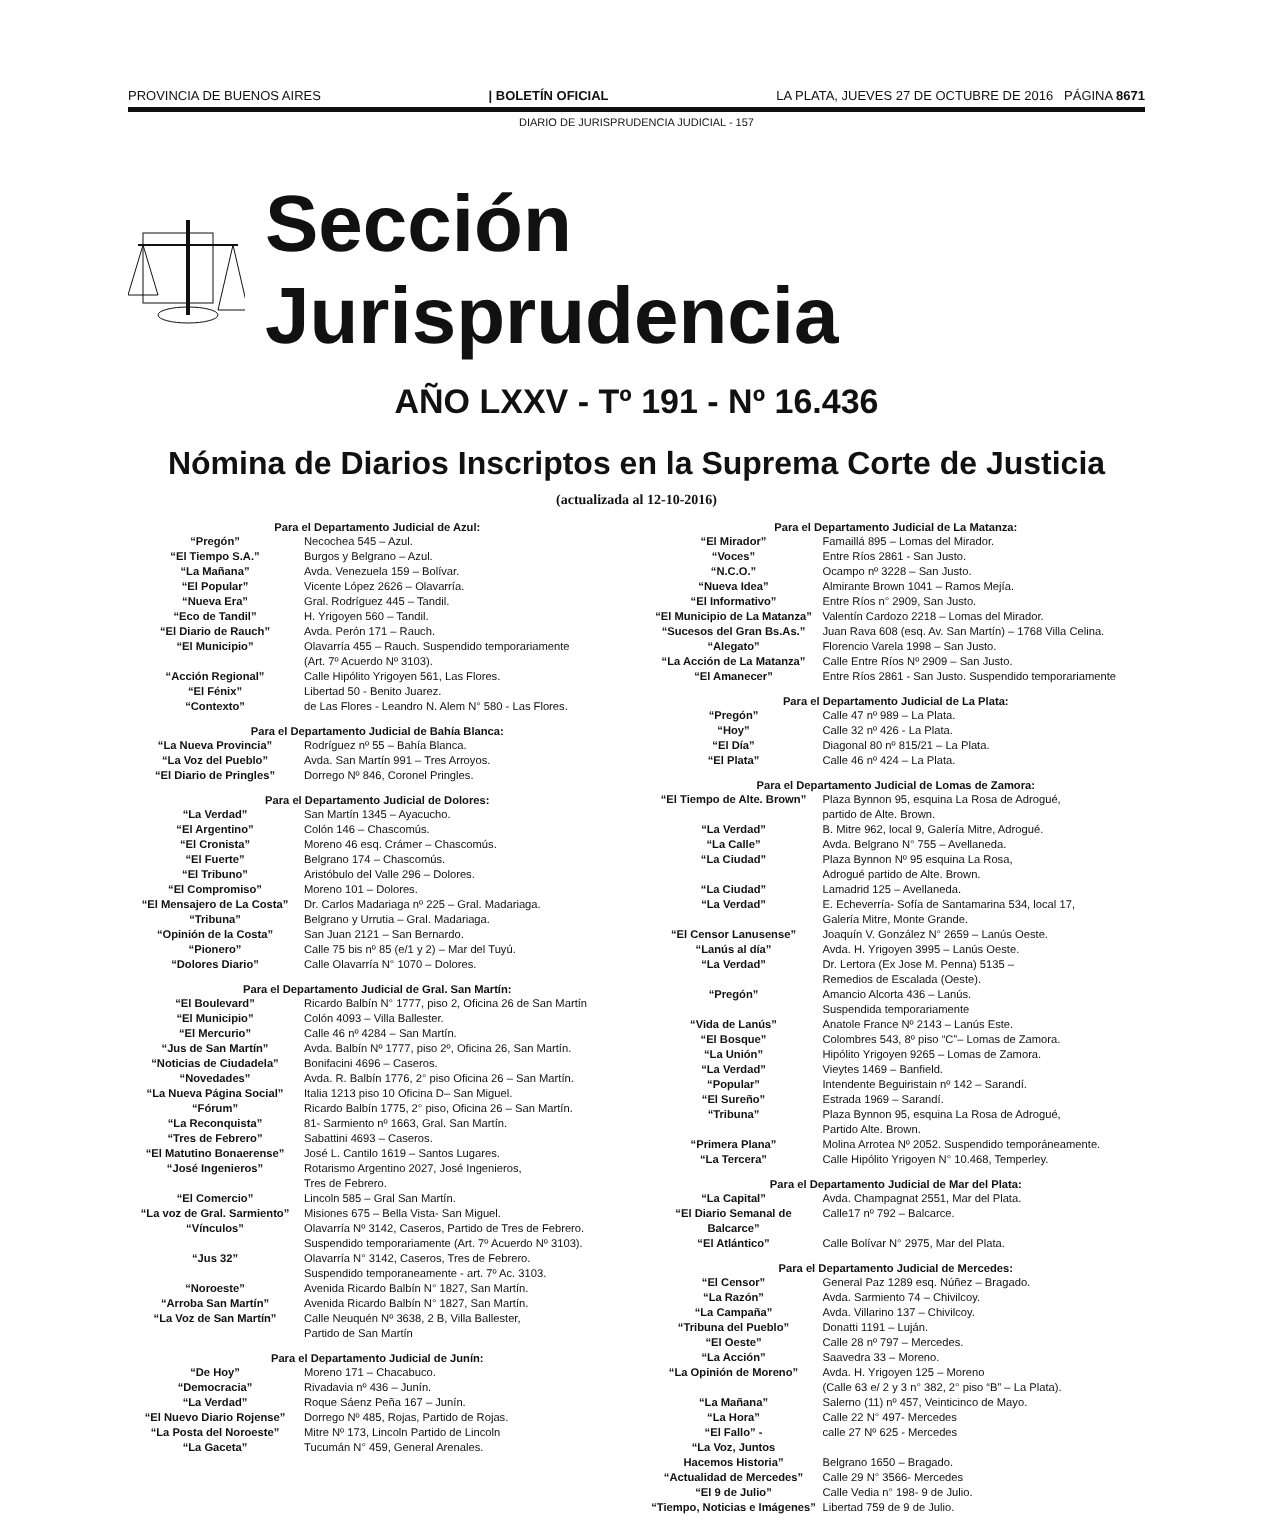PROVINCIA DE BUENOS AIRES | BOLETÍN OFICIAL LA PLATA, JUEVES 27 DE OCTUBRE DE 2016 PÁGINA 8671
DIARIO DE JURISPRUDENCIA JUDICIAL - 157
Sección Jurisprudencia
AÑO LXXV - Tº 191 - Nº 16.436
Nómina de Diarios Inscriptos en la Suprema Corte de Justicia
(actualizada al 12-10-2016)
| Para el Departamento Judicial de Azul: | |
| --- | --- |
| “Pregón” | Necochea 545 – Azul. |
| “El Tiempo S.A.” | Burgos y Belgrano – Azul. |
| “La Mañana” | Avda. Venezuela 159 – Bolívar. |
| “El Popular” | Vicente López 2626 – Olavarría. |
| “Nueva Era” | Gral. Rodríguez 445 – Tandil. |
| “Eco de Tandil” | H. Yrigoyen 560 – Tandil. |
| “El Diario de Rauch” | Avda. Perón 171 – Rauch. |
| “El Municipio” | Olavarría 455 – Rauch. Suspendido temporariamente (Art. 7º Acuerdo Nº 3103). |
| “Acción Regional” | Calle Hipólito Yrigoyen 561, Las Flores. |
| “El Fénix” | Libertad 50 - Benito Juarez. |
| “Contexto” | de Las Flores - Leandro N. Alem N° 580 - Las Flores. |
| Para el Departamento Judicial de Bahía Blanca: | |
| --- | --- |
| “La Nueva Provincia” | Rodríguez nº 55 – Bahía Blanca. |
| “La Voz del Pueblo” | Avda. San Martín 991 – Tres Arroyos. |
| “El Diario de Pringles” | Dorrego Nº 846, Coronel Pringles. |
| Para el Departamento Judicial de Dolores: | |
| --- | --- |
| “La Verdad” | San Martín 1345 – Ayacucho. |
| “El Argentino” | Colón 146 – Chascomús. |
| “El Cronista” | Moreno 46 esq. Crámer – Chascomús. |
| “El Fuerte” | Belgrano 174 – Chascomús. |
| “El Tribuno” | Aristóbulo del Valle 296 – Dolores. |
| “El Compromiso” | Moreno 101 – Dolores. |
| “El Mensajero de La Costa” | Dr. Carlos Madariaga nº 225 – Gral. Madariaga. |
| “Tribuna” | Belgrano y Urrutia – Gral. Madariaga. |
| “Opinión de la Costa” | San Juan 2121 – San Bernardo. |
| “Pionero” | Calle 75 bis nº 85 (e/1 y 2) – Mar del Tuyú. |
| “Dolores Diario” | Calle Olavarría N° 1070 – Dolores. |
| Para el Departamento Judicial de Gral. San Martín: | |
| --- | --- |
| “El Boulevard” | Ricardo Balbín N° 1777, piso 2, Oficina 26 de San Martín |
| “El Municipio” | Colón 4093 – Villa Ballester. |
| “El Mercurio” | Calle 46 nº 4284 – San Martín. |
| “Jus de San Martín” | Avda. Balbín Nº 1777, piso 2º, Oficina 26, San Martín. |
| “Noticias de Ciudadela” | Bonifacini 4696 – Caseros. |
| “Novedades” | Avda. R. Balbín 1776, 2° piso Oficina 26 – San Martín. |
| “La Nueva Página Social” | Italia 1213 piso 10 Oficina D– San Miguel. |
| “Fórum” | Ricardo Balbín 1775, 2° piso, Oficina 26 – San Martín. |
| “La Reconquista” | 81- Sarmiento nº 1663, Gral. San Martín. |
| “Tres de Febrero” | Sabattini 4693 – Caseros. |
| “El Matutino Bonaerense” | José L. Cantilo 1619 – Santos Lugares. |
| “José Ingenieros” | Rotarismo Argentino 2027, José Ingenieros, Tres de Febrero. |
| “El Comercio” | Lincoln 585 – Gral San Martín. |
| “La voz de Gral. Sarmiento” | Misiones 675 – Bella Vista- San Miguel. |
| “Vínculos” | Olavarría Nº 3142, Caseros, Partido de Tres de Febrero. Suspendido temporariamente (Art. 7º Acuerdo Nº 3103). |
| “Jus 32” | Olavarría N° 3142, Caseros, Tres de Febrero. Suspendido temporaneamente - art. 7º Ac. 3103. |
| “Noroeste” | Avenida Ricardo Balbín N° 1827, San Martín. |
| “Arroba San Martín” | Avenida Ricardo Balbín N° 1827, San Martín. |
| “La Voz de San Martín” | Calle Neuquén Nº 3638, 2 B, Villa Ballester, Partido de San Martín |
| Para el Departamento Judicial de Junín: | |
| --- | --- |
| “De Hoy” | Moreno 171 – Chacabuco. |
| “Democracia” | Rivadavia nº 436 – Junín. |
| “La Verdad” | Roque Sáenz Peña 167 – Junín. |
| “El Nuevo Diario Rojense” | Dorrego Nº 485, Rojas, Partido de Rojas. |
| “La Posta del Noroeste” | Mitre Nº 173, Lincoln Partido de Lincoln |
| “La Gaceta” | Tucumán N° 459, General Arenales. |
| Para el Departamento Judicial de La Matanza: | |
| --- | --- |
| “El Mirador” | Famaillá 895 – Lomas del Mirador. |
| “Voces” | Entre Ríos 2861 - San Justo. |
| “N.C.O.” | Ocampo nº 3228 – San Justo. |
| “Nueva Idea” | Almirante Brown 1041 – Ramos Mejía. |
| “El Informativo” | Entre Ríos n° 2909, San Justo. |
| “El Municipio de La Matanza” | Valentín Cardozo 2218 – Lomas del Mirador. |
| “Sucesos del Gran Bs.As.” | Juan Rava 608 (esq. Av. San Martín) – 1768 Villa Celina. |
| “Alegato” | Florencio Varela 1998 – San Justo. |
| “La Acción de La Matanza” | Calle Entre Ríos Nº 2909 – San Justo. |
| “El Amanecer” | Entre Ríos 2861 - San Justo. Suspendido temporariamente |
| Para el Departamento Judicial de La Plata: | |
| --- | --- |
| “Pregón” | Calle 47 nº 989 – La Plata. |
| “Hoy” | Calle 32 nº 426 - La Plata. |
| “El Día” | Diagonal 80 nº 815/21 – La Plata. |
| “El Plata” | Calle 46 nº 424 – La Plata. |
| Para el Departamento Judicial de Lomas de Zamora: | |
| --- | --- |
| “El Tiempo de Alte. Brown” | Plaza Bynnon 95, esquina La Rosa de Adrogué, partido de Alte. Brown. |
| “La Verdad” | B. Mitre 962, local 9, Galería Mitre, Adrogué. |
| “La Calle” | Avda. Belgrano N° 755 – Avellaneda. |
| “La Ciudad” | Plaza Bynnon Nº 95 esquina La Rosa, Adrogué partido de Alte. Brown. |
| “La Ciudad” | Lamadrid 125 – Avellaneda. |
| “La Verdad” | E. Echeverría- Sofía de Santamarina 534, local 17, Galería Mitre, Monte Grande. |
| “El Censor Lanusense” | Joaquín V. González N° 2659 – Lanús Oeste. |
| “Lanús al día” | Avda. H. Yrigoyen 3995 – Lanús Oeste. |
| “La Verdad” | Dr. Lertora (Ex Jose M. Penna) 5135 – Remedios de Escalada (Oeste). |
| “Pregón” | Amancio Alcorta 436 – Lanús. Suspendida temporariamente |
| “Vida de Lanús” | Anatole France Nº 2143 – Lanús Este. |
| “El Bosque” | Colombres 543, 8º piso “C”– Lomas de Zamora. |
| “La Unión” | Hipólito Yrigoyen 9265 – Lomas de Zamora. |
| “La Verdad” | Vieytes 1469 – Banfield. |
| “Popular” | Intendente Beguiristain nº 142 – Sarandí. |
| “El Sureño” | Estrada 1969 – Sarandí. |
| “Tribuna” | Plaza Bynnon 95, esquina La Rosa de Adrogué, Partido Alte. Brown. |
| “Primera Plana” | Molina Arrotea Nº 2052. Suspendido temporáneamente. |
| “La Tercera” | Calle Hipólito Yrigoyen N° 10.468, Temperley. |
| Para el Departamento Judicial de Mar del Plata: | |
| --- | --- |
| “La Capital” | Avda. Champagnat 2551, Mar del Plata. |
| “El Diario Semanal de Balcarce” | Calle17 nº 792 – Balcarce. |
| “El Atlántico” | Calle Bolívar N° 2975, Mar del Plata. |
| Para el Departamento Judicial de Mercedes: | |
| --- | --- |
| “El Censor” | General Paz 1289 esq. Núñez – Bragado. |
| “La Razón” | Avda. Sarmiento 74 – Chivilcoy. |
| “La Campaña” | Avda. Villarino 137 – Chivilcoy. |
| “Tribuna del Pueblo” | Donatti 1191 – Luján. |
| “El Oeste” | Calle 28 nº 797 – Mercedes. |
| “La Acción” | Saavedra 33 – Moreno. |
| “La Opinión de Moreno” | Avda. H. Yrigoyen 125 – Moreno (Calle 63 e/ 2 y 3 n° 382, 2° piso “B” – La Plata). |
| “La Mañana” | Salerno (11) nº 457, Veinticinco de Mayo. |
| “La Hora” | Calle 22 N° 497- Mercedes |
| “El Fallo” - | calle 27 Nº 625 - Mercedes |
| “La Voz, Juntos Hacemos Historia” | Belgrano 1650 – Bragado. |
| “Actualidad de Mercedes” | Calle 29 N° 3566- Mercedes |
| “El 9 de Julio” | Calle Vedia n° 198- 9 de Julio. |
| “Tiempo, Noticias e Imágenes” | Libertad 759 de 9 de Julio. |